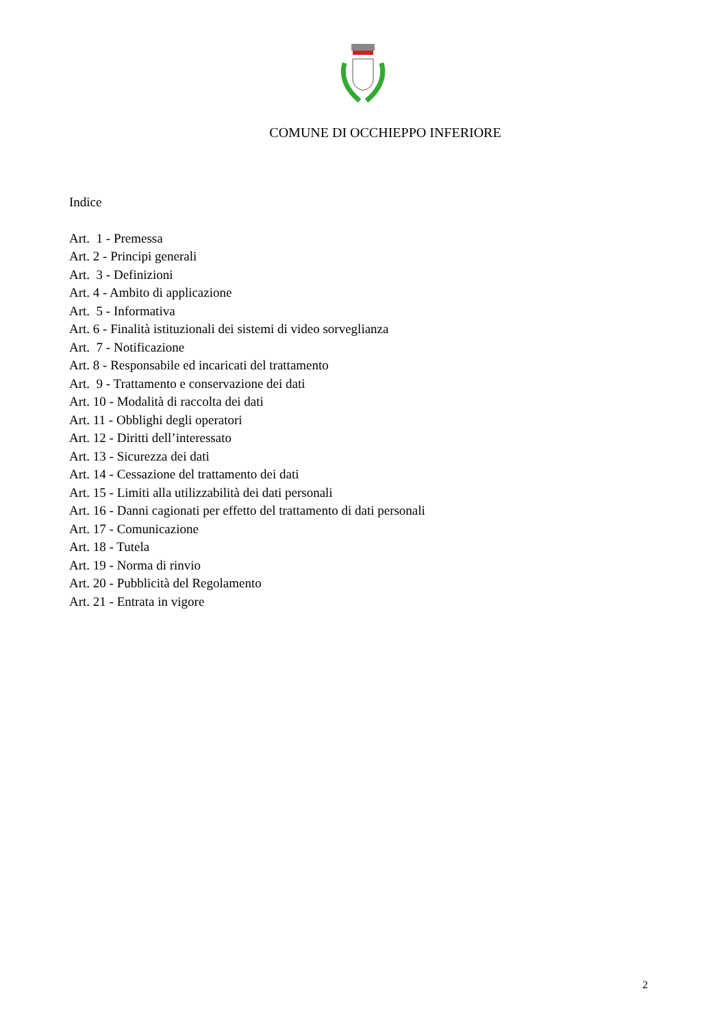COMUNE DI OCCHIEPPO INFERIORE
Indice
Art. 1 - Premessa
Art. 2 - Principi generali
Art. 3 - Definizioni
Art. 4 - Ambito di applicazione
Art. 5 - Informativa
Art. 6 - Finalità istituzionali dei sistemi di video sorveglianza
Art. 7 - Notificazione
Art. 8 - Responsabile ed incaricati del trattamento
Art. 9 - Trattamento e conservazione dei dati
Art. 10 - Modalità di raccolta dei dati
Art. 11 - Obblighi degli operatori
Art. 12 - Diritti dell’interessato
Art. 13 - Sicurezza dei dati
Art. 14 - Cessazione del trattamento dei dati
Art. 15 - Limiti alla utilizzabilità dei dati personali
Art. 16 - Danni cagionati per effetto del trattamento di dati personali
Art. 17 - Comunicazione
Art. 18 - Tutela
Art. 19 - Norma di rinvio
Art. 20 - Pubblicità del Regolamento
Art. 21 - Entrata in vigore
2